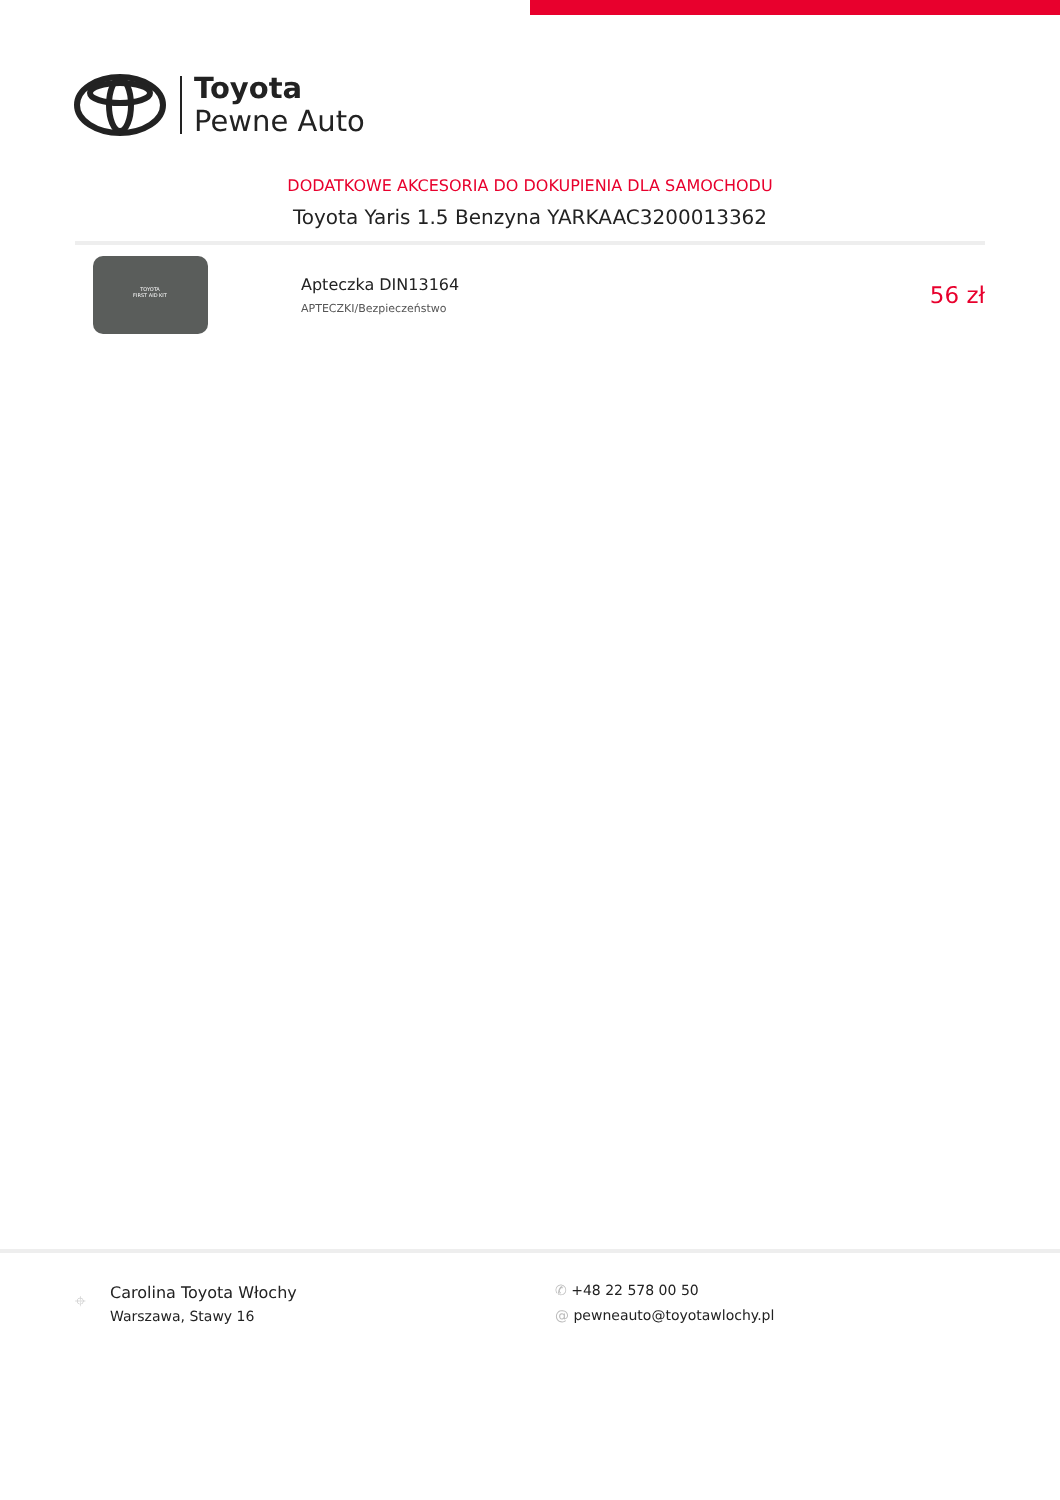Toyota
Pewne Auto
DODATKOWE AKCESORIA DO DOKUPIENIA DLA SAMOCHODU
Toyota Yaris 1.5 Benzyna YARKAAC3200013362
TOYOTA
FIRST AID KIT
Apteczka DIN13164
APTECZKI/Bezpieczeństwo
56 zł
⌖
Carolina Toyota Włochy
Warszawa, Stawy 16
✆ +48 22 578 00 50
@ pewneauto@toyotawlochy.pl